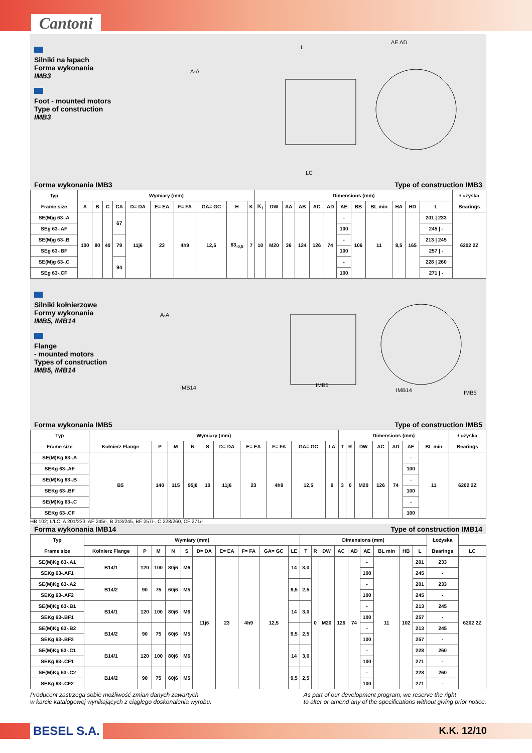Cantoni
Silniki na łapach
Forma wykonania
IMB3
Foot - mounted motors
Type of construction
IMB3
A-A
L
AE AD
LC
Forma wykonania IMB3 Type of construction IMB3
| Typ Frame size | Wymiary (mm) | | | | | | | | | | Dimensions (mm) | | | | | | | | | | | | Łożyska Bearings |
| --- | --- | --- | --- | --- | --- | --- | --- | --- | --- | --- | --- | --- | --- | --- | --- | --- | --- | --- | --- | --- | --- | --- | --- |
| | A | B | C | CA | D= DA | E= EA | F= FA | GA= GC | H | K | K<sub>1</sub> | DW | AA | AB | AC | AD | AE | BB | BL min | HA | HD | L | |
| SE(M)g 63-.A | 100 | 80 | 40 | 67 | 11j6 | 23 | 4h9 | 12,5 | 63<sub>-0,5</sub> | 7 | 10 | M20 | 36 | 124 | 126 | 74 | - | 106 | 11 | 8,5 | 165 | 201 / 233 | 6202 2Z |
| SEg 63-.AF | | | | | | | | | | | | | | | | | 100 | | | | | 245 / - | |
| SE(M)g 63-.B | | | | 79 | | | | | | | | | | | | | - | | | | | 213 / 245 | |
| SEg 63-.BF | | | | | | | | | | | | | | | | | 100 | | | | | 257 / - | |
| SE(M)g 63-.C | | | | 94 | | | | | | | | | | | | | - | | | | | 228 / 260 | |
| SEg 63-.CF | | | | | | | | | | | | | | | | | 100 | | | | | 271 / - | |
Silniki kołnierzowe
Formy wykonania
IMB5, IMB14
Flange
- mounted motors
Types of construction
IMB5, IMB14
A-A
IMB14
IMB5
IMB14
IMB5
Forma wykonania IMB5 Type of construction IMB5
| Typ Frame size | Wymiary (mm) | | | | | | | | | | Dimensions (mm) | | | | | | | Łożyska Bearings |
| --- | --- | --- | --- | --- | --- | --- | --- | --- | --- | --- | --- | --- | --- | --- | --- | --- | --- | --- |
| | Kołnierz Flange | P | M | N | S | D= DA | E= EA | F= FA | GA= GC | LA | T | R | DW | AC | AD | AE | BL min | |
| SE(M)Kg 63-.A | B5 | 140 | 115 | 95j6 | 10 | 11j6 | 23 | 4h9 | 12,5 | 9 | 3 | 0 | M20 | 126 | 74 | - | 11 | 6202 2Z |
| SEKg 63-.AF | | | | | | | | | | | | | | | | 100 | | |
| SE(M)Kg 63-.B | | | | | | | | | | | | | | | | - | | |
| SEKg 63-.BF | | | | | | | | | | | | | | | | 100 | | |
| SE(M)Kg 63-.C | | | | | | | | | | | | | | | | - | | |
| SEKg 63-.CF | | | | | | | | | | | | | | | | 100 | | |
HB 102; L/LC: A 201/233, AF 245/-, B 213/245, BF 257/-, C 228/260, CF 271/-
Forma wykonania IMB14 Type of construction IMB14
| Typ Frame size | Wymiary (mm) | | | | | | | | | | Dimensions (mm) | | | | | | | | | Łożyska Bearings | |
| --- | --- | --- | --- | --- | --- | --- | --- | --- | --- | --- | --- | --- | --- | --- | --- | --- | --- | --- | --- | --- | --- |
| | Kołnierz Flange | P | M | N | S | D= DA | E= EA | F= FA | GA= GC | LE | T | R | DW | AC | AD | AE | BL min | HB | L | | LC |
| SE(M)Kg 63-.A1 | B14/1 | 120 | 100 | 80j6 | M6 | 11j6 | 23 | 4h9 | 12,5 | 14 | 3,0 | 0 | M20 | 126 | 74 | - | 11 | 102 | 201 | 233 | 6202 2Z |
| SEKg 63-.AF1 | | | | | | | | | | | | | | | | 100 | | | 245 | - | |
| SE(M)Kg 63-.A2 | B14/2 | 90 | 75 | 60j6 | M5 | | | | | 9,5 | 2,5 | | | | | - | | | 201 | 233 | |
| SEKg 63-.AF2 | | | | | | | | | | | | | | | | 100 | | | 245 | - | |
| SE(M)Kg 63-.B1 | B14/1 | 120 | 100 | 80j6 | M6 | | | | | 14 | 3,0 | | | | | - | | | 213 | 245 | |
| SEKg 63-.BF1 | | | | | | | | | | | | | | | | 100 | | | 257 | - | |
| SE(M)Kg 63-.B2 | B14/2 | 90 | 75 | 60j6 | M5 | | | | | 9,5 | 2,5 | | | | | - | | | 213 | 245 | |
| SEKg 63-.BF2 | | | | | | | | | | | | | | | | 100 | | | 257 | - | |
| SE(M)Kg 63-.C1 | B14/1 | 120 | 100 | 80j6 | M6 | | | | | 14 | 3,0 | | | | | - | | | 228 | 260 | |
| SEKg 63-.CF1 | | | | | | | | | | | | | | | | 100 | | | 271 | - | |
| SE(M)Kg 63-.C2 | B14/2 | 90 | 75 | 60j6 | M5 | | | | | 9,5 | 2,5 | | | | | - | | | 228 | 260 | |
| SEKg 63-.CF2 | | | | | | | | | | | | | | | | 100 | | | 271 | - | |
Producent zastrzega sobie możliwość zmian danych zawartych
w karcie katalogowej wynikających z ciągłego doskonalenia wyrobu. As part of our development program, we reserve the right
to alter or amend any of the specifications without giving prior notice.
BESEL S.A. K.K. 12/10